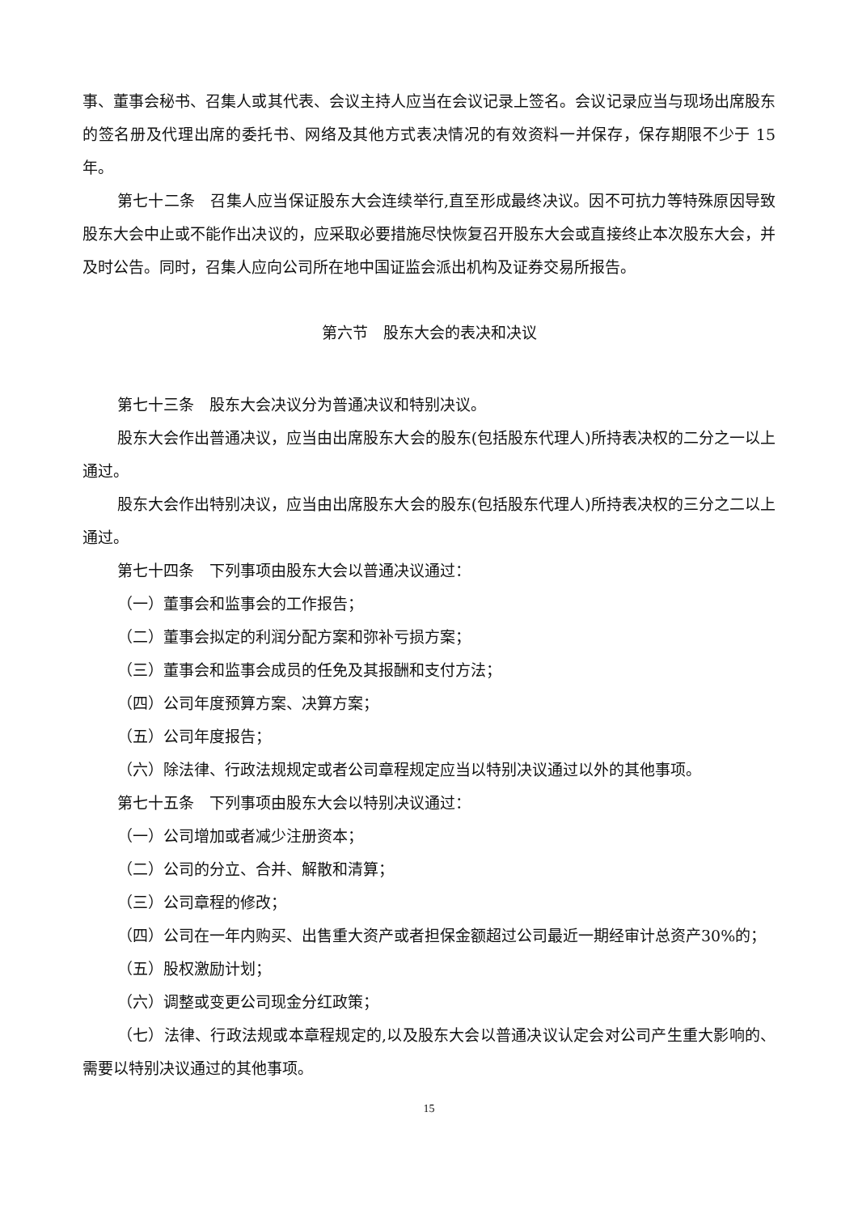事、董事会秘书、召集人或其代表、会议主持人应当在会议记录上签名。会议记录应当与现场出席股东的签名册及代理出席的委托书、网络及其他方式表决情况的有效资料一并保存，保存期限不少于 15 年。
第七十二条　召集人应当保证股东大会连续举行,直至形成最终决议。因不可抗力等特殊原因导致股东大会中止或不能作出决议的，应采取必要措施尽快恢复召开股东大会或直接终止本次股东大会，并及时公告。同时，召集人应向公司所在地中国证监会派出机构及证券交易所报告。
第六节　股东大会的表决和决议
第七十三条　股东大会决议分为普通决议和特别决议。
股东大会作出普通决议，应当由出席股东大会的股东(包括股东代理人)所持表决权的二分之一以上通过。
股东大会作出特别决议，应当由出席股东大会的股东(包括股东代理人)所持表决权的三分之二以上通过。
第七十四条　下列事项由股东大会以普通决议通过：
（一）董事会和监事会的工作报告；
（二）董事会拟定的利润分配方案和弥补亏损方案；
（三）董事会和监事会成员的任免及其报酬和支付方法；
（四）公司年度预算方案、决算方案；
（五）公司年度报告；
（六）除法律、行政法规规定或者公司章程规定应当以特别决议通过以外的其他事项。
第七十五条　下列事项由股东大会以特别决议通过：
（一）公司增加或者减少注册资本；
（二）公司的分立、合并、解散和清算；
（三）公司章程的修改；
（四）公司在一年内购买、出售重大资产或者担保金额超过公司最近一期经审计总资产30%的；
（五）股权激励计划；
（六）调整或变更公司现金分红政策；
（七）法律、行政法规或本章程规定的,以及股东大会以普通决议认定会对公司产生重大影响的、需要以特别决议通过的其他事项。
15